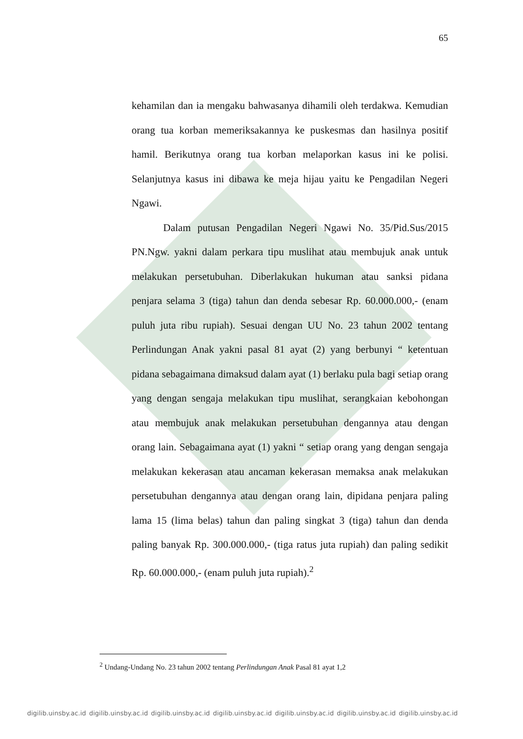65
kehamilan dan ia mengaku bahwasanya dihamili oleh terdakwa. Kemudian orang tua korban memeriksakannya ke puskesmas dan hasilnya positif hamil. Berikutnya orang tua korban melaporkan kasus ini ke polisi. Selanjutnya kasus ini dibawa ke meja hijau yaitu ke Pengadilan Negeri Ngawi.
Dalam putusan Pengadilan Negeri Ngawi No. 35/Pid.Sus/2015 PN.Ngw. yakni dalam perkara tipu muslihat atau membujuk anak untuk melakukan persetubuhan. Diberlakukan hukuman atau sanksi pidana penjara selama 3 (tiga) tahun dan denda sebesar Rp. 60.000.000,- (enam puluh juta ribu rupiah). Sesuai dengan UU No. 23 tahun 2002 tentang Perlindungan Anak yakni pasal 81 ayat (2) yang berbunyi “ ketentuan pidana sebagaimana dimaksud dalam ayat (1) berlaku pula bagi setiap orang yang dengan sengaja melakukan tipu muslihat, serangkaian kebohongan atau membujuk anak melakukan persetubuhan dengannya atau dengan orang lain. Sebagaimana ayat (1) yakni “ setiap orang yang dengan sengaja melakukan kekerasan atau ancaman kekerasan memaksa anak melakukan persetubuhan dengannya atau dengan orang lain, dipidana penjara paling lama 15 (lima belas) tahun dan paling singkat 3 (tiga) tahun dan denda paling banyak Rp. 300.000.000,- (tiga ratus juta rupiah) dan paling sedikit Rp. 60.000.000,- (enam puluh juta rupiah).<sup>2</sup>
<sup>2</sup> Undang-Undang No. 23 tahun 2002 tentang Perlindungan Anak Pasal 81 ayat 1,2
digilib.uinsby.ac.id digilib.uinsby.ac.id digilib.uinsby.ac.id digilib.uinsby.ac.id digilib.uinsby.ac.id digilib.uinsby.ac.id digilib.uinsby.ac.id